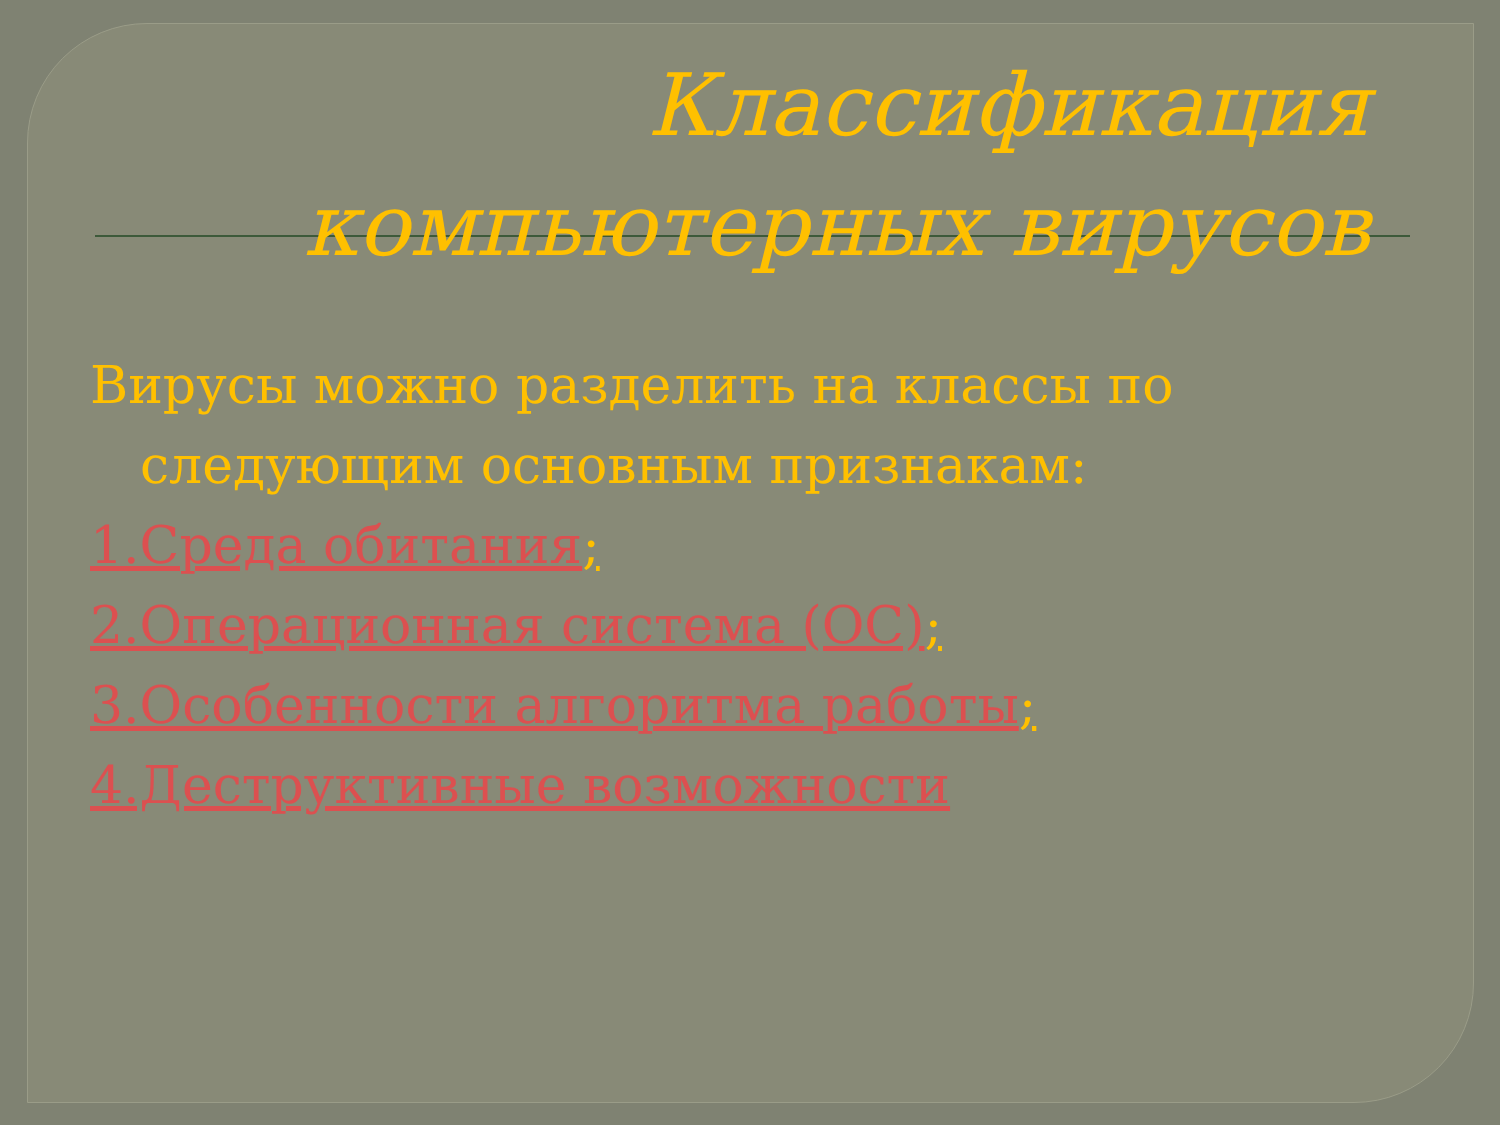Классификация компьютерных вирусов
Вирусы можно разделить на классы по следующим основным признакам:
1.Среда обитания;
2.Операционная система (ОС);
3.Особенности алгоритма работы;
4.Деструктивные возможности